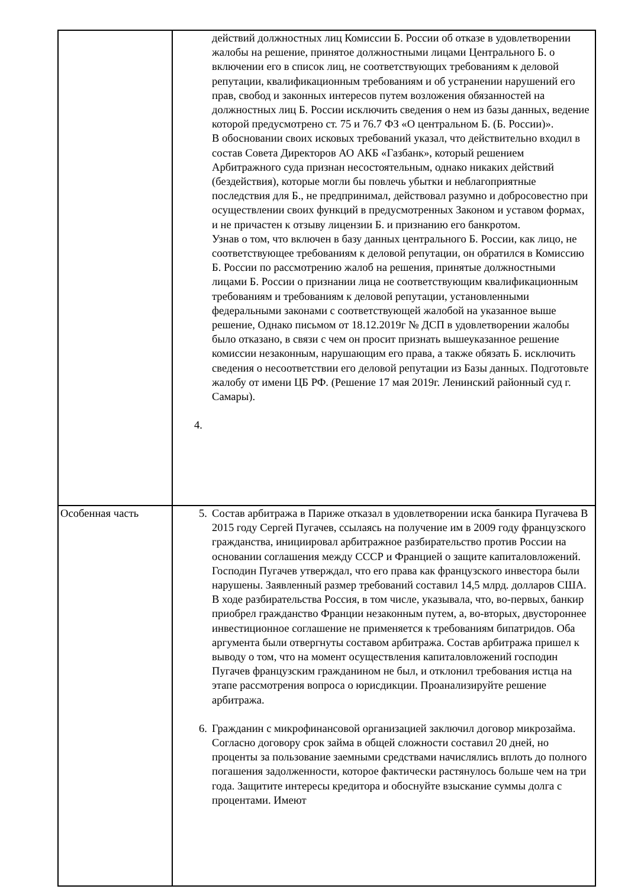| | действий должностных лиц Комиссии Б. России об отказе в удовлетворении жалобы на решение, принятое должностными лицами Центрального Б. о включении его в список лиц, не соответствующих требованиям к деловой репутации, квалификационным требованиям и об устранении нарушений его прав, свобод и законных интересов путем возложения обязанностей на должностных лиц Б. России исключить сведения о нем из базы данных, ведение которой предусмотрено ст. 75 и 76.7 ФЗ «О центральном Б. (Б. России)». В обосновании своих исковых требований указал, что действительно входил в состав Совета Директоров АО АКБ «Газбанк», который решением Арбитражного суда признан несостоятельным, однако никаких действий (бездействия), которые могли бы повлечь убытки и неблагоприятные последствия для Б., не предпринимал, действовал разумно и добросовестно при осуществлении своих функций в предусмотренных Законом и уставом формах, и не причастен к отзыву лицензии Б. и признанию его банкротом. Узнав о том, что включен в базу данных центрального Б. России, как лицо, не соответствующее требованиям к деловой репутации, он обратился в Комиссию Б. России по рассмотрению жалоб на решения, принятые должностными лицами Б. России о признании лица не соответствующим квалификационным требованиям и требованиям к деловой репутации, установленными федеральными законами с соответствующей жалобой на указанное выше решение, Однако письмом от 18.12.2019г № ДСП в удовлетворении жалобы было отказано, в связи с чем он просит признать вышеуказанное решение комиссии незаконным, нарушающим его права, а также обязать Б. исключить сведения о несоответствии его деловой репутации из Базы данных. Подготовьте жалобу от имени ЦБ РФ. (Решение 17 мая 2019г. Ленинский районный суд г. Самары). 4. |
| Особенная часть | 5. Состав арбитража в Париже отказал в удовлетворении иска банкира Пугачева В 2015 году Сергей Пугачев, ссылаясь на получение им в 2009 году французского гражданства, инициировал арбитражное разбирательство против России на основании соглашения между СССР и Францией о защите капиталовложений. Господин Пугачев утверждал, что его права как французского инвестора были нарушены. Заявленный размер требований составил 14,5 млрд. долларов США. В ходе разбирательства Россия, в том числе, указывала, что, во-первых, банкир приобрел гражданство Франции незаконным путем, а, во-вторых, двустороннее инвестиционное соглашение не применяется к требованиям бипатридов. Оба аргумента были отвергнуты составом арбитража. Состав арбитража пришел к выводу о том, что на момент осуществления капиталовложений господин Пугачев французским гражданином не был, и отклонил требования истца на этапе рассмотрения вопроса о юрисдикции. Проанализируйте решение арбитража. 6. Гражданин с микрофинансовой организацией заключил договор микрозайма. Согласно договору срок займа в общей сложности составил 20 дней, но проценты за пользование заемными средствами начислялись вплоть до полного погашения задолженности, которое фактически растянулось больше чем на три года. Защитите интересы кредитора и обоснуйте взыскание суммы долга с процентами. Имеют |